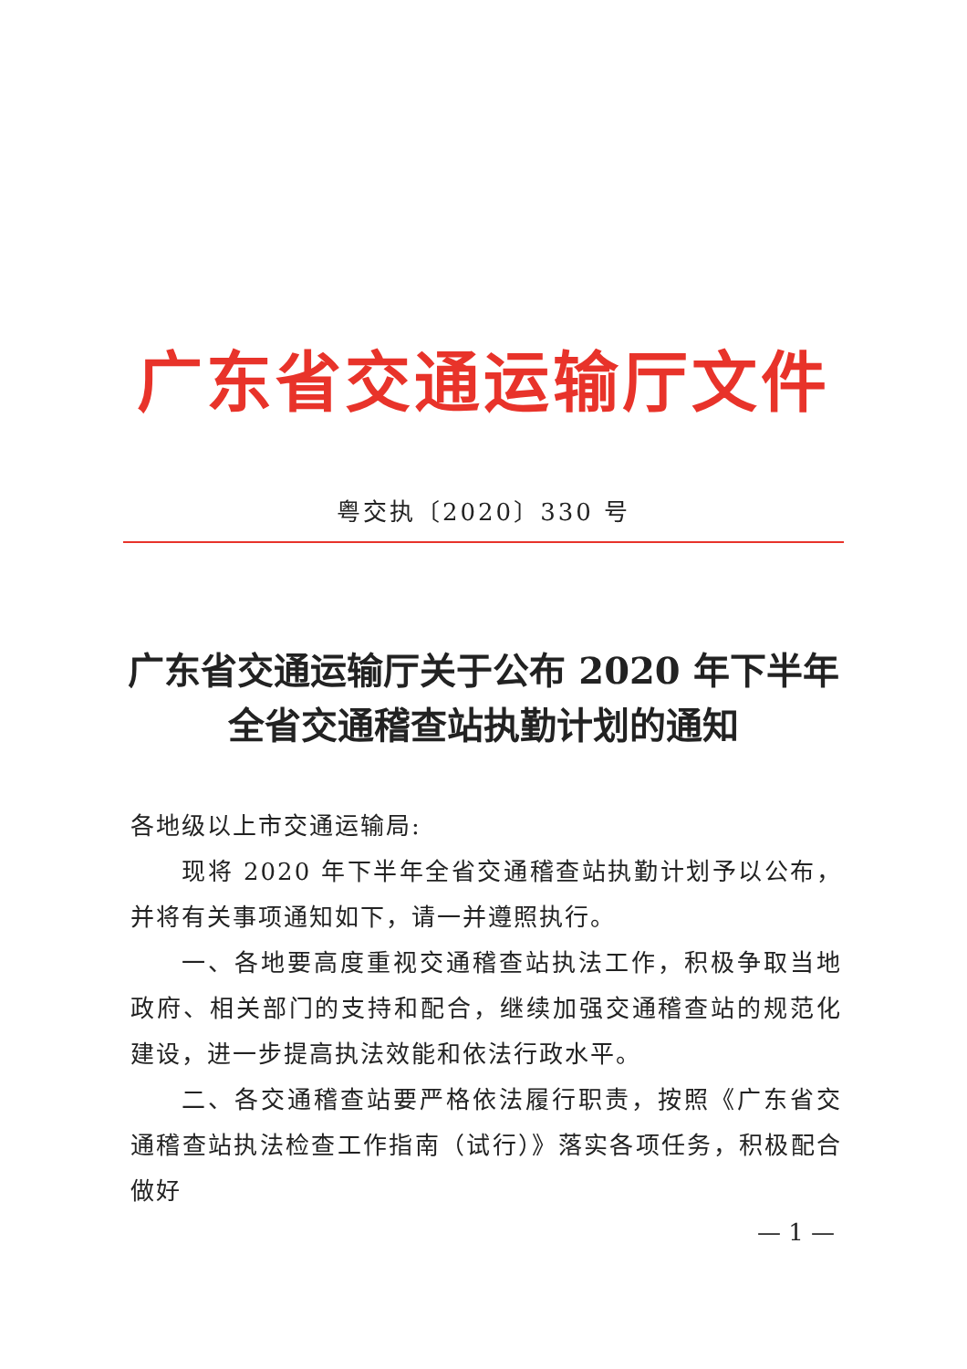广东省交通运输厅文件
粤交执〔2020〕330 号
广东省交通运输厅关于公布 2020 年下半年
全省交通稽查站执勤计划的通知
各地级以上市交通运输局:
现将 2020 年下半年全省交通稽查站执勤计划予以公布，并将有关事项通知如下，请一并遵照执行。
一、各地要高度重视交通稽查站执法工作，积极争取当地政府、相关部门的支持和配合，继续加强交通稽查站的规范化建设，进一步提高执法效能和依法行政水平。
二、各交通稽查站要严格依法履行职责，按照《广东省交通稽查站执法检查工作指南（试行）》落实各项任务，积极配合做好
— 1 —